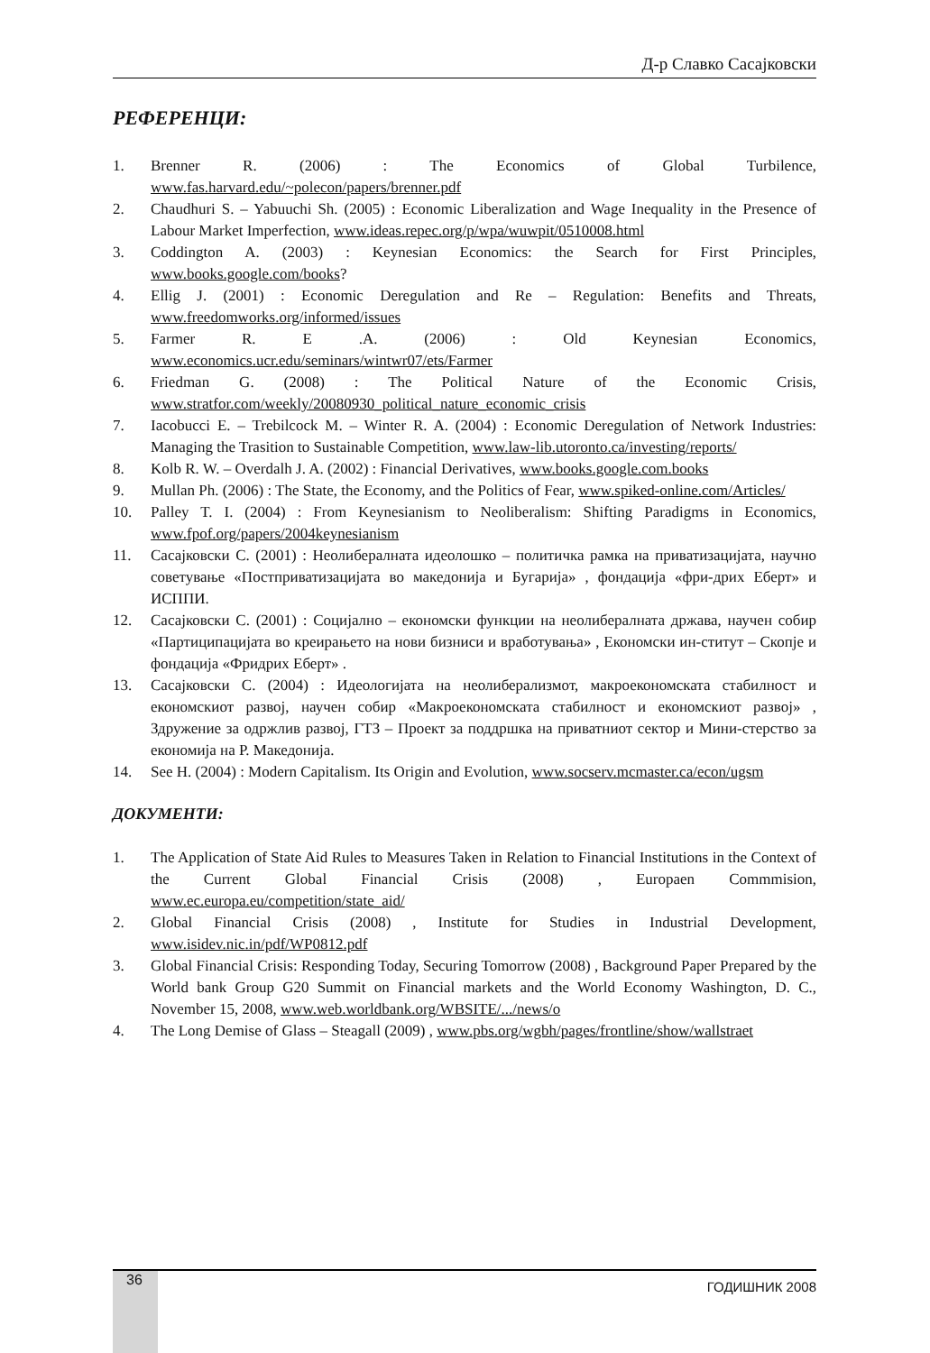Д-р Славко Сасајковски
РЕФЕРЕНЦИ:
1. Brenner R. (2006) : The Economics of Global Turbilence, www.fas.harvard.edu/~polecon/papers/brenner.pdf
2. Chaudhuri S. – Yabuuchi Sh. (2005) : Economic Liberalization and Wage Inequality in the Presence of Labour Market Imperfection, www.ideas.repec.org/p/wpa/wuwpit/0510008.html
3. Coddington A. (2003) : Keynesian Economics: the Search for First Principles, www.books.google.com/books?
4. Ellig J. (2001) : Economic Deregulation and Re – Regulation: Benefits and Threats, www.freedomworks.org/informed/issues
5. Farmer R. E .A. (2006) : Old Keynesian Economics, www.economics.ucr.edu/seminars/wintwr07/ets/Farmer
6. Friedman G. (2008) : The Political Nature of the Economic Crisis, www.stratfor.com/weekly/20080930_political_nature_economic_crisis
7. Iacobucci E. – Trebilcock M. – Winter R. A. (2004) : Economic Deregulation of Network Industries: Managing the Trasition to Sustainable Competition, www.law-lib.utoronto.ca/investing/reports/
8. Kolb R. W. – Overdalh J. A. (2002) : Financial Derivatives, www.books.google.com.books
9. Mullan Ph. (2006) : The State, the Economy, and the Politics of Fear, www.spiked-online.com/Articles/
10. Palley T. I. (2004) : From Keynesianism to Neoliberalism: Shifting Paradigms in Economics, www.fpof.org/papers/2004keynesianism
11. Сасајковски С. (2001) : Неолибералната идеолошко – политичка рамка на приватизацијата, научно советување «Постприватизацијата во македонија и Бугарија» , фондација «фри-дрих Еберт» и ИСППИ.
12. Сасајковски С. (2001) : Социјално – економски функции на неолибералната држава, научен собир «Партиципацијата во креирањето на нови бизниси и вработувања» , Економски ин-ститут – Скопје и фондација «Фридрих Еберт» .
13. Сасајковски С. (2004) : Идеологијата на неолиберализмот, макроекономската стабилност и економскиот развој, научен собир «Макроекономската стабилност и економскиот развој» , Здружение за одржлив развој, ГТЗ – Проект за поддршка на приватниот сектор и Мини-стерство за економија на Р. Македонија.
14. See H. (2004) : Modern Capitalism. Its Origin and Evolution, www.socserv.mcmaster.ca/econ/ugsm
ДОКУМЕНТИ:
1. The Application of State Aid Rules to Measures Taken in Relation to Financial Institutions in the Context of the Current Global Financial Crisis (2008) , Europaen Commmision, www.ec.europa.eu/competition/state_aid/
2. Global Financial Crisis (2008) , Institute for Studies in Industrial Development, www.isidev.nic.in/pdf/WP0812.pdf
3. Global Financial Crisis: Responding Today, Securing Tomorrow (2008) , Background Paper Prepared by the World bank Group G20 Summit on Financial markets and the World Economy Washington, D. C., November 15, 2008, www.web.worldbank.org/WBSITE/.../news/o
4. The Long Demise of Glass – Steagall (2009) , www.pbs.org/wgbh/pages/frontline/show/wallstraet
36 ГОДИШНИК 2008